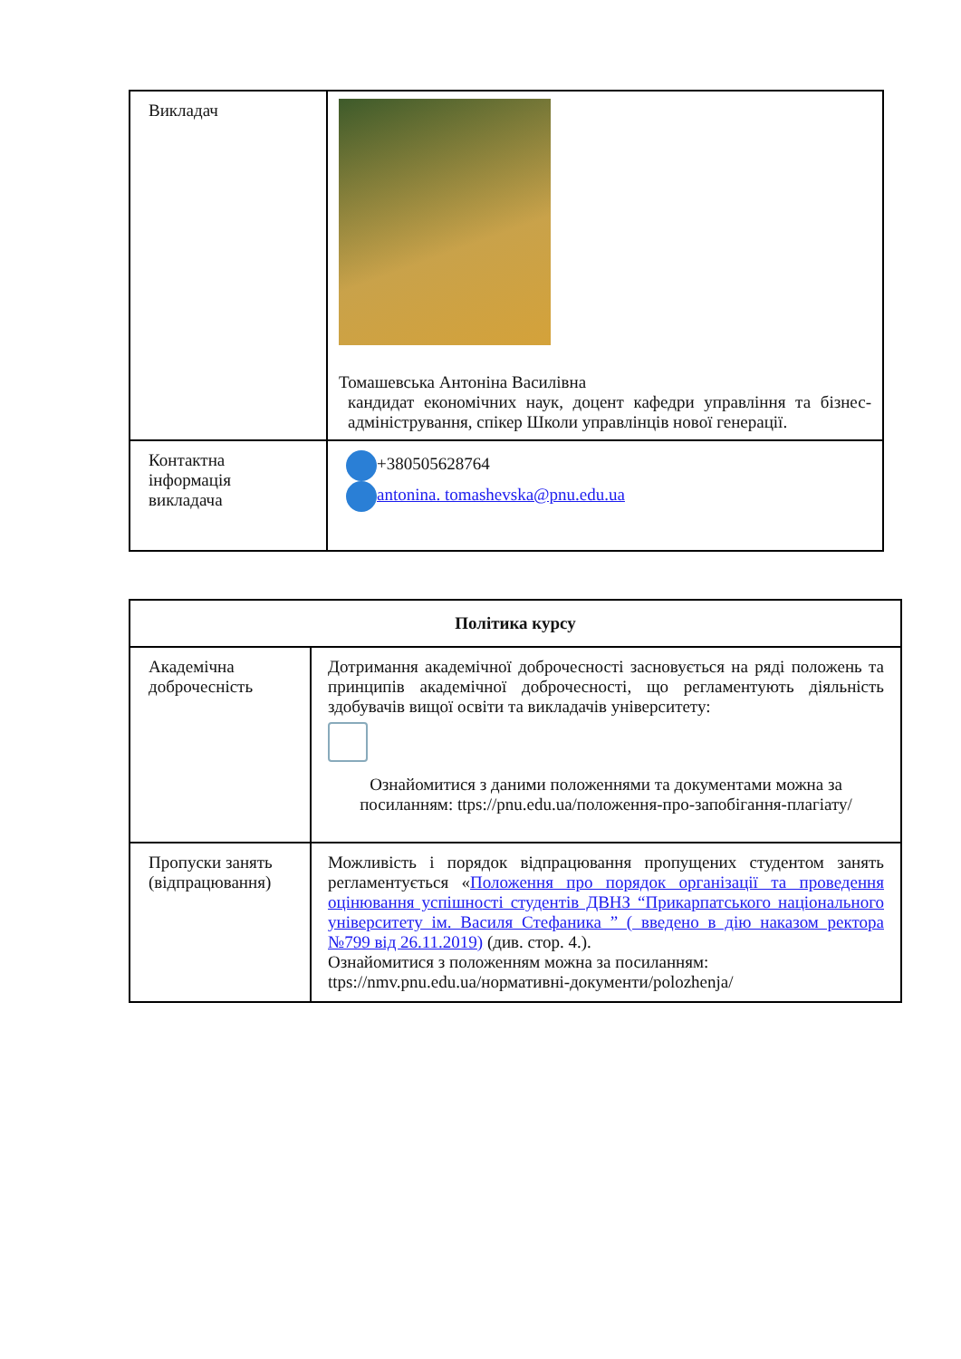| Викладач | Томашевська Антоніна Василівна кандидат економічних наук, доцент кафедри управління та бізнес-адміністрування, спікер Школи управлінців нової генерації. |
| Контактна інформація викладача | +380505628764 antonina. tomashevska@pnu.edu.ua |
| Політика курсу | |
| Академічна доброчесність | Дотримання академічної доброчесності засновується на ряді положень та принципів академічної доброчесності, що регламентують діяльність здобувачів вищої освіти та викладачів університету: Ознайомитися з даними положеннями та документами можна за посиланням: ttps://pnu.edu.ua/положення-про-запобігання-плагіату/ |
| Пропуски занять (відпрацювання) | Можливість і порядок відпрацювання пропущених студентом занять регламентується « Положення про порядок організації та проведення оцінювання успішності студентів ДВНЗ “Прикарпатського національного університету ім. Василя Стефаника ” ( введено в дію наказом ректора №799 від 26.11.2019) (див. стор. 4.). Ознайомитися з положенням можна за посиланням: ttps://nmv.pnu.edu.ua/нормативні-документи/polozhenja/ |